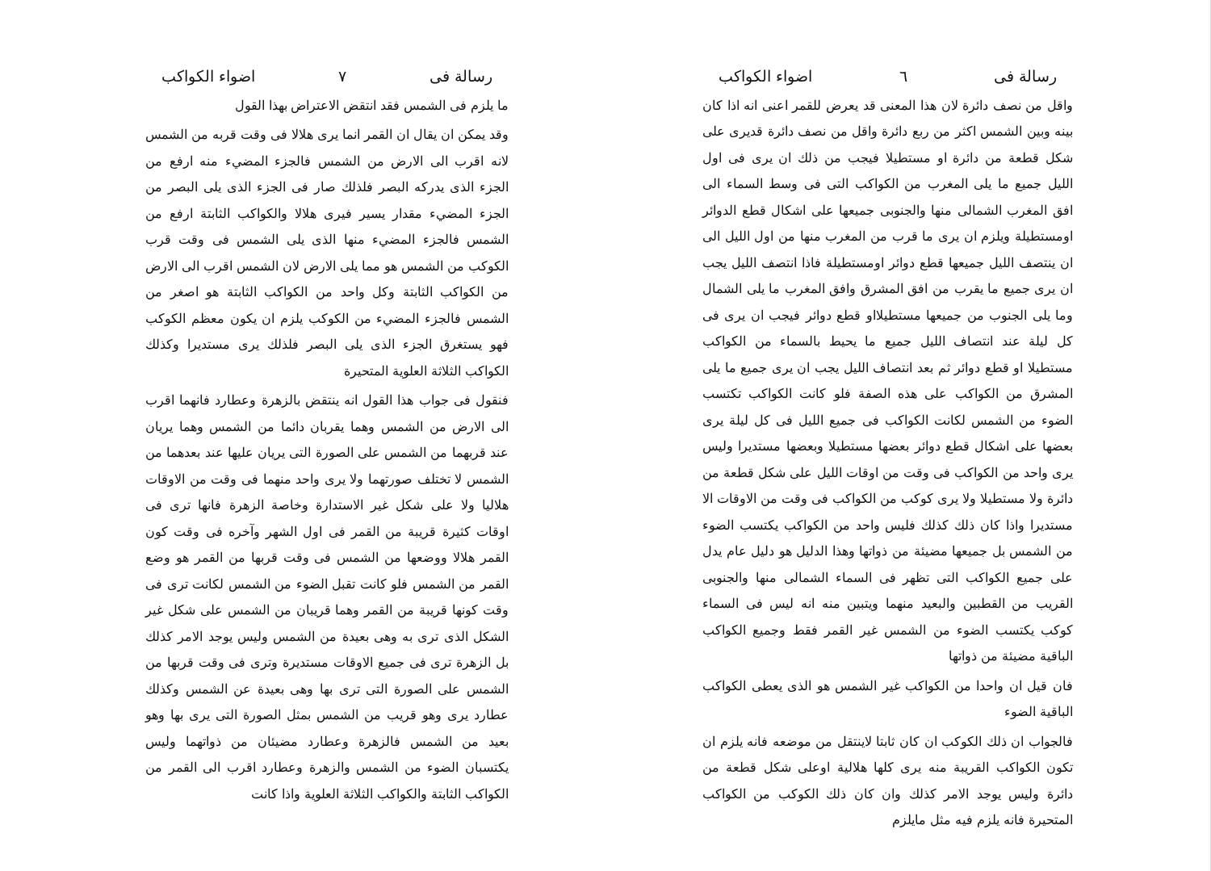رسالة فى ٦ اضواء الكواكب
واقل من نصف دائرة لان هذا المعنى قد يعرض للقمر اعنى انه اذا كان بينه وبين الشمس اكثر من ربع دائرة واقل من نصف دائرة قديرى على شكل قطعة من دائرة او مستطيلا فيجب من ذلك ان يرى فى اول الليل جميع ما يلى المغرب من الكواكب التى فى وسط السماء الى افق المغرب الشمالى منها والجنوبى جميعها على اشكال قطع الدوائر اومستطيلة ويلزم ان يرى ما قرب من المغرب منها من اول الليل الى ان ينتصف الليل جميعها قطع دوائر اومستطيلة فاذا انتصف الليل يجب ان يرى جميع ما يقرب من افق المشرق وافق المغرب ما يلى الشمال وما يلى الجنوب من جميعها مستطيلااو قطع دوائر فيجب ان يرى فى كل ليلة عند انتصاف الليل جميع ما يحيط بالسماء من الكواكب مستطيلا او قطع دوائر ثم بعد انتصاف الليل يجب ان يرى جميع ما يلى المشرق من الكواكب على هذه الصفة فلو كانت الكواكب تكتسب الضوء من الشمس لكانت الكواكب فى جميع الليل فى كل ليلة يرى بعضها على اشكال قطع دوائر بعضها مستطيلا وبعضها مستديرا وليس يرى واحد من الكواكب فى وقت من اوقات الليل على شكل قطعة من دائرة ولا مستطيلا ولا يرى كوكب من الكواكب فى وقت من الاوقات الا مستديرا واذا كان ذلك كذلك فليس واحد من الكواكب يكتسب الضوء من الشمس بل جميعها مضيئة من ذواتها وهذا الدليل هو دليل عام يدل على جميع الكواكب التى تظهر فى السماء الشمالى منها والجنوبى القريب من القطبين والبعيد منهما ويتبين منه انه ليس فى السماء كوكب يكتسب الضوء من الشمس غير القمر فقط وجميع الكواكب الباقية مضيئة من ذواتها
فان قيل ان واحدا من الكواكب غير الشمس هو الذى يعطى الكواكب الباقية الضوء
فالجواب ان ذلك الكوكب ان كان ثابتا لاينتقل من موضعه فانه يلزم ان تكون الكواكب القريبة منه يرى كلها هلالية اوعلى شكل قطعة من دائرة وليس يوجد الامر كذلك وان كان ذلك الكوكب من الكواكب المتحيرة فانه يلزم فيه مثل مايلزم
رسالة فى ٧ اضواء الكواكب
ما يلزم فى الشمس فقد انتقض الاعتراض بهذا القول
وقد يمكن ان يقال ان القمر انما يرى هلالا فى وقت قربه من الشمس لانه اقرب الى الارض من الشمس فالجزء المضيء منه ارفع من الجزء الذى يدركه البصر فلذلك صار فى الجزء الذى يلى البصر من الجزء المضيء مقدار يسير فيرى هلالا والكواكب الثابتة ارفع من الشمس فالجزء المضيء منها الذى يلى الشمس فى وقت قرب الكوكب من الشمس هو مما يلى الارض لان الشمس اقرب الى الارض من الكواكب الثابتة وكل واحد من الكواكب الثابتة هو اصغر من الشمس فالجزء المضيء من الكوكب يلزم ان يكون معظم الكوكب فهو يستغرق الجزء الذى يلى البصر فلذلك يرى مستديرا وكذلك الكواكب الثلاثة العلوية المتحيرة
فنقول فى جواب هذا القول انه ينتقض بالزهرة وعطارد فانهما اقرب الى الارض من الشمس وهما يقربان دائما من الشمس وهما يريان عند قربهما من الشمس على الصورة التى يريان عليها عند بعدهما من الشمس لا تختلف صورتهما ولا يرى واحد منهما فى وقت من الاوقات هلاليا ولا على شكل غير الاستدارة وخاصة الزهرة فانها ترى فى اوقات كثيرة قريبة من القمر فى اول الشهر وآخره فى وقت كون القمر هلالا ووضعها من الشمس فى وقت قربها من القمر هو وضع القمر من الشمس فلو كانت تقبل الضوء من الشمس لكانت ترى فى وقت كونها قريبة من القمر وهما قريبان من الشمس على شكل غير الشكل الذى ترى به وهى بعيدة من الشمس وليس يوجد الامر كذلك بل الزهرة ترى فى جميع الاوقات مستديرة وترى فى وقت قربها من الشمس على الصورة التى ترى بها وهى بعيدة عن الشمس وكذلك عطارد يرى وهو قريب من الشمس بمثل الصورة التى يرى بها وهو بعيد من الشمس فالزهرة وعطارد مضيئان من ذواتهما وليس يكتسبان الضوء من الشمس والزهرة وعطارد اقرب الى القمر من الكواكب الثابتة والكواكب الثلاثة العلوية واذا كانت